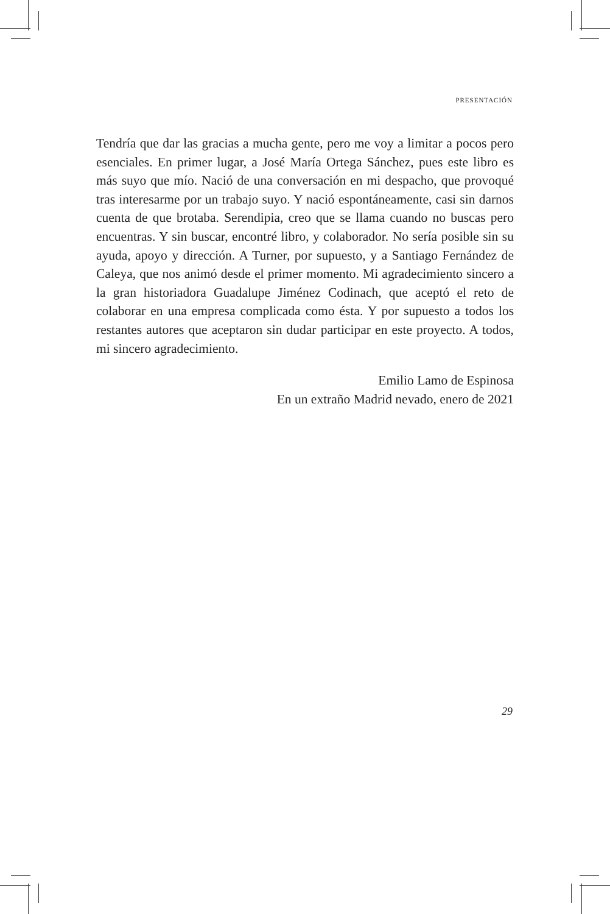PRESENTACIÓN
Tendría que dar las gracias a mucha gente, pero me voy a limitar a pocos pero esenciales. En primer lugar, a José María Ortega Sánchez, pues este libro es más suyo que mío. Nació de una conversación en mi despacho, que provoqué tras interesarme por un trabajo suyo. Y nació espontáneamente, casi sin darnos cuenta de que brotaba. Serendipia, creo que se llama cuando no buscas pero encuentras. Y sin buscar, encontré libro, y colaborador. No sería posible sin su ayuda, apoyo y dirección. A Turner, por supuesto, y a Santiago Fernández de Caleya, que nos animó desde el primer momento. Mi agradecimiento sincero a la gran historiadora Guadalupe Jiménez Codinach, que aceptó el reto de colaborar en una empresa complicada como ésta. Y por supuesto a todos los restantes autores que aceptaron sin dudar participar en este proyecto. A todos, mi sincero agradecimiento.
Emilio Lamo de Espinosa
En un extraño Madrid nevado, enero de 2021
29